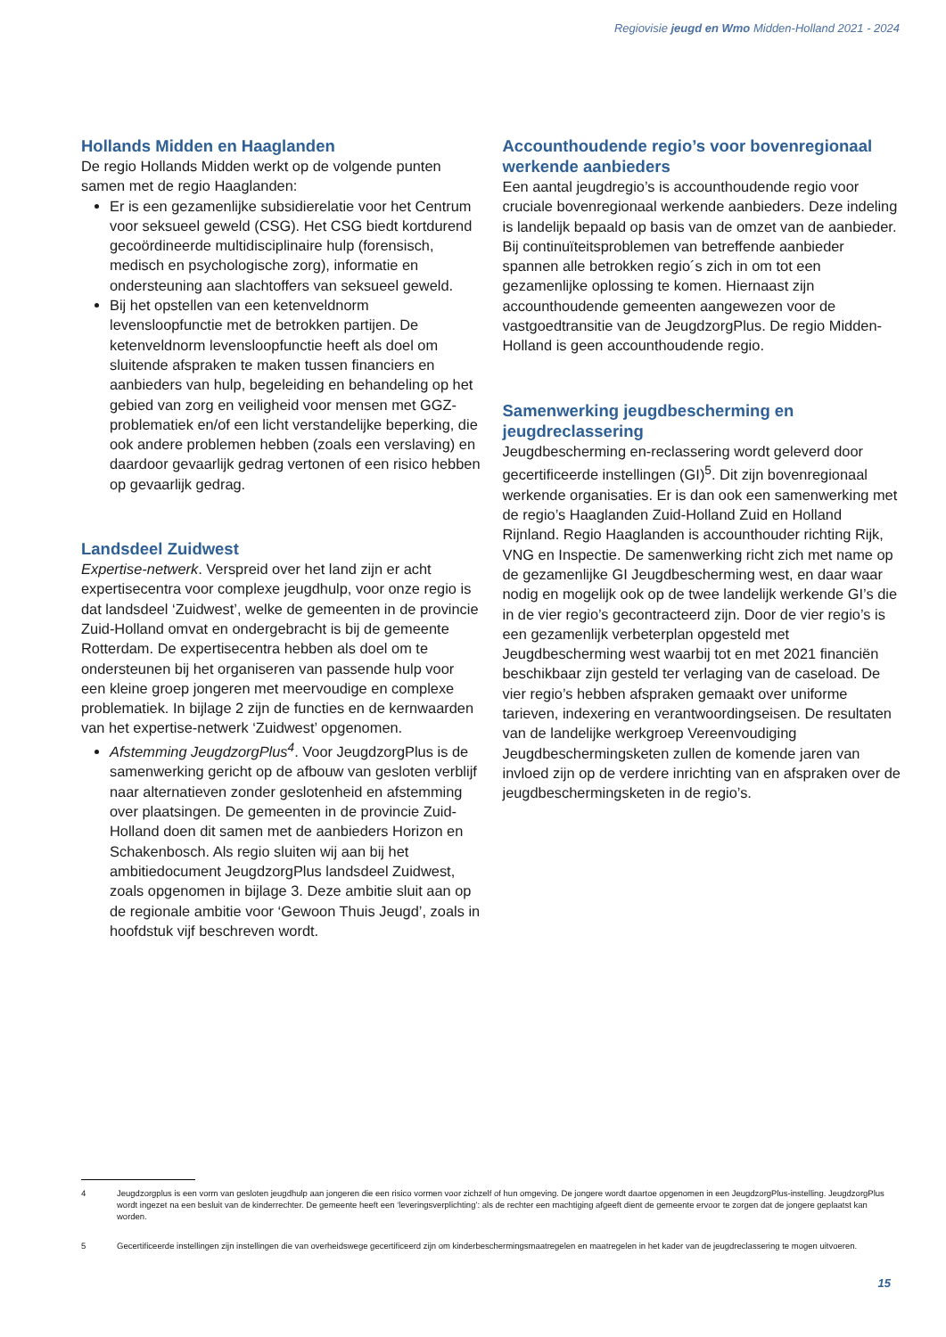Regiovisie jeugd en Wmo Midden-Holland 2021 - 2024
Hollands Midden en Haaglanden
De regio Hollands Midden werkt op de volgende punten samen met de regio Haaglanden:
Er is een gezamenlijke subsidierelatie voor het Centrum voor seksueel geweld (CSG). Het CSG biedt kortdurend gecoördineerde multidisciplinaire hulp (forensisch, medisch en psychologische zorg), informatie en ondersteuning aan slachtoffers van seksueel geweld.
Bij het opstellen van een ketenveldnorm levensloopfunctie met de betrokken partijen. De ketenveldnorm levensloopfunctie heeft als doel om sluitende afspraken te maken tussen financiers en aanbieders van hulp, begeleiding en behandeling op het gebied van zorg en veiligheid voor mensen met GGZ-problematiek en/of een licht verstandelijke beperking, die ook andere problemen hebben (zoals een verslaving) en daardoor gevaarlijk gedrag vertonen of een risico hebben op gevaarlijk gedrag.
Landsdeel Zuidwest
Expertise-netwerk. Verspreid over het land zijn er acht expertisecentra voor complexe jeugdhulp, voor onze regio is dat landsdeel ‘Zuidwest’, welke de gemeenten in de provincie Zuid-Holland omvat en ondergebracht is bij de gemeente Rotterdam. De expertisecentra hebben als doel om te ondersteunen bij het organiseren van passende hulp voor een kleine groep jongeren met meervoudige en complexe problematiek. In bijlage 2 zijn de functies en de kernwaarden van het expertise-netwerk ‘Zuidwest’ opgenomen.
Afstemming JeugdzorgPlus<sup>4</sup>. Voor JeugdzorgPlus is de samenwerking gericht op de afbouw van gesloten verblijf naar alternatieven zonder geslotenheid en afstemming over plaatsingen. De gemeenten in de provincie Zuid-Holland doen dit samen met de aanbieders Horizon en Schakenbosch. Als regio sluiten wij aan bij het ambitiedocument JeugdzorgPlus landsdeel Zuidwest, zoals opgenomen in bijlage 3. Deze ambitie sluit aan op de regionale ambitie voor ‘Gewoon Thuis Jeugd’, zoals in hoofdstuk vijf beschreven wordt.
Accounthoudende regio’s voor bovenregionaal werkende aanbieders
Een aantal jeugdregio’s is accounthoudende regio voor cruciale bovenregionaal werkende aanbieders. Deze indeling is landelijk bepaald op basis van de omzet van de aanbieder. Bij continuïteitsproblemen van betreffende aanbieder spannen alle betrokken regio´s zich in om tot een gezamenlijke oplossing te komen. Hiernaast zijn accounthoudende gemeenten aangewezen voor de vastgoedtransitie van de JeugdzorgPlus. De regio Midden-Holland is geen accounthoudende regio.
Samenwerking jeugdbescherming en jeugdreclassering
Jeugdbescherming en-reclassering wordt geleverd door gecertificeerde instellingen (GI)<sup>5</sup>. Dit zijn bovenregionaal werkende organisaties. Er is dan ook een samenwerking met de regio’s Haaglanden Zuid-Holland Zuid en Holland Rijnland. Regio Haaglanden is accounthouder richting Rijk, VNG en Inspectie. De samenwerking richt zich met name op de gezamenlijke GI Jeugdbescherming west, en daar waar nodig en mogelijk ook op de twee landelijk werkende GI’s die in de vier regio’s gecontracteerd zijn. Door de vier regio’s is een gezamenlijk verbeterplan opgesteld met Jeugdbescherming west waarbij tot en met 2021 financiën beschikbaar zijn gesteld ter verlaging van de caseload. De vier regio’s hebben afspraken gemaakt over uniforme tarieven, indexering en verantwoordingseisen. De resultaten van de landelijke werkgroep Vereenvoudiging Jeugdbeschermingsketen zullen de komende jaren van invloed zijn op de verdere inrichting van en afspraken over de jeugdbeschermingsketen in de regio’s.
4 Jeugdzorgplus is een vorm van gesloten jeugdhulp aan jongeren die een risico vormen voor zichzelf of hun omgeving. De jongere wordt daartoe opgenomen in een JeugdzorgPlus-instelling. JeugdzorgPlus wordt ingezet na een besluit van de kinderrechter. De gemeente heeft een ‘leveringsverplichting’: als de rechter een machtiging afgeeft dient de gemeente ervoor te zorgen dat de jongere geplaatst kan worden.
5 Gecertificeerde instellingen zijn instellingen die van overheidswege gecertificeerd zijn om kinderbeschermingsmaatregelen en maatregelen in het kader van de jeugdreclassering te mogen uitvoeren.
15